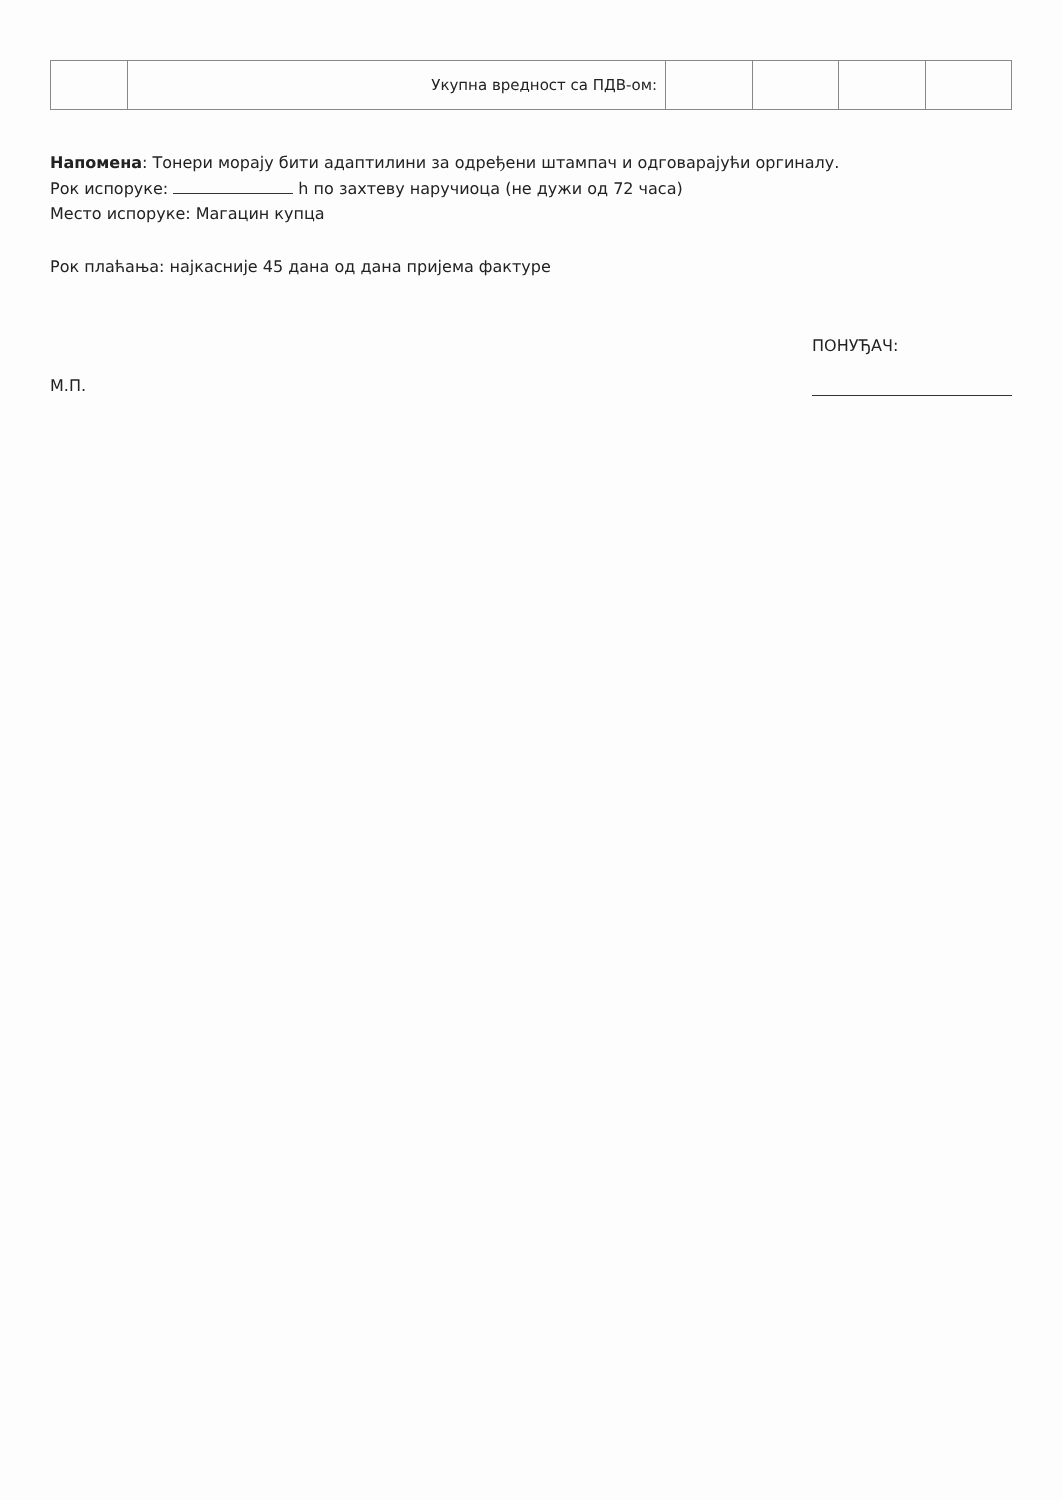| | Укупна вредност са ПДВ-ом: | | | | |
Напомена: Тонери морају бити адаптилини за одређени штампач и одговарајући оргиналу.
Рок испоруке: h по захтеву наручиоца (не дужи од 72 часа)
Место испоруке: Магацин купца
Рок плаћања: најкасније 45 дана од дана пријема фактуре
М.П.
ПОНУЂАЧ: